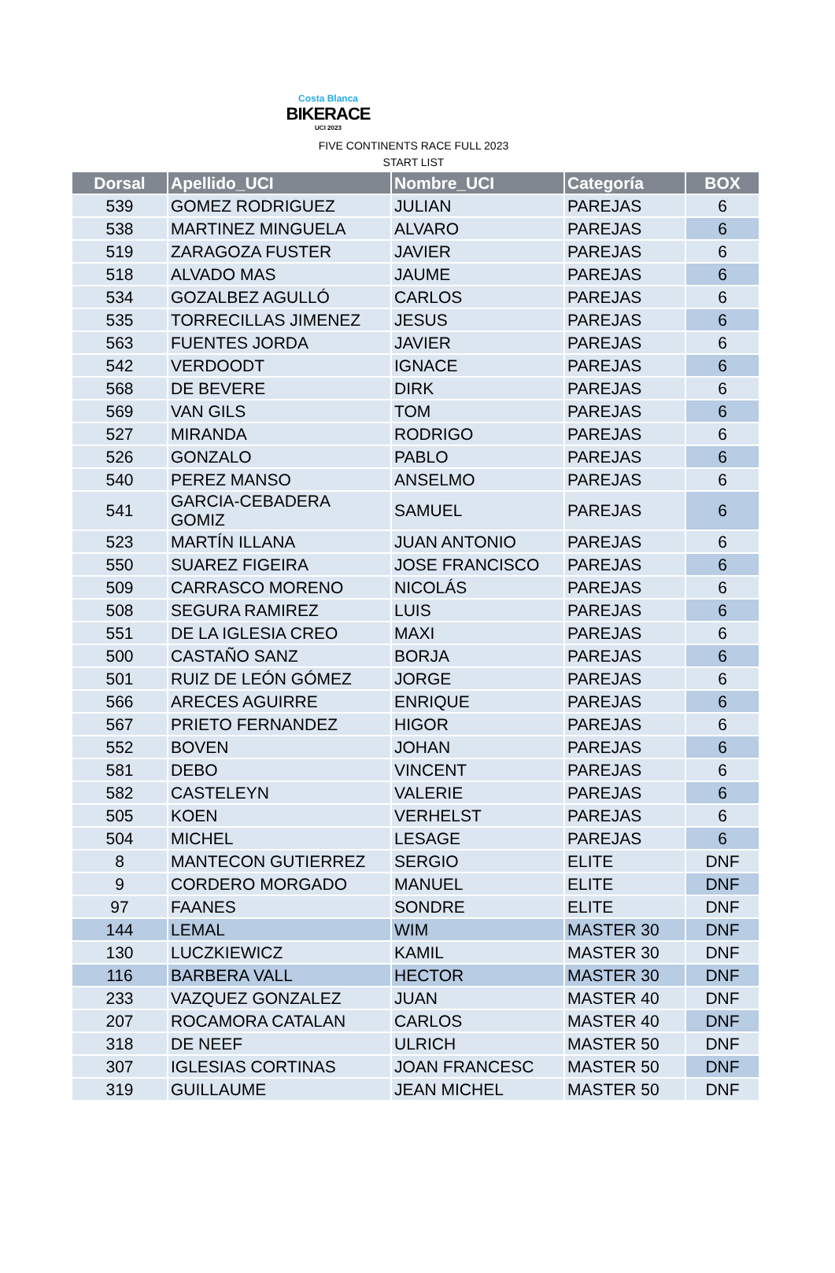Costa Blanca
BIKERACE
UCI 2023
FIVE CONTINENTS RACE FULL 2023
START LIST
| Dorsal | Apellido_UCI | Nombre_UCI | Categoría | BOX |
| --- | --- | --- | --- | --- |
| 539 | GOMEZ RODRIGUEZ | JULIAN | PAREJAS | 6 |
| 538 | MARTINEZ MINGUELA | ALVARO | PAREJAS | 6 |
| 519 | ZARAGOZA FUSTER | JAVIER | PAREJAS | 6 |
| 518 | ALVADO MAS | JAUME | PAREJAS | 6 |
| 534 | GOZALBEZ AGULLÓ | CARLOS | PAREJAS | 6 |
| 535 | TORRECILLAS JIMENEZ | JESUS | PAREJAS | 6 |
| 563 | FUENTES JORDA | JAVIER | PAREJAS | 6 |
| 542 | VERDOODT | IGNACE | PAREJAS | 6 |
| 568 | DE BEVERE | DIRK | PAREJAS | 6 |
| 569 | VAN GILS | TOM | PAREJAS | 6 |
| 527 | MIRANDA | RODRIGO | PAREJAS | 6 |
| 526 | GONZALO | PABLO | PAREJAS | 6 |
| 540 | PEREZ MANSO | ANSELMO | PAREJAS | 6 |
| 541 | GARCIA-CEBADERA GOMIZ | SAMUEL | PAREJAS | 6 |
| 523 | MARTÍN ILLANA | JUAN ANTONIO | PAREJAS | 6 |
| 550 | SUAREZ FIGEIRA | JOSE FRANCISCO | PAREJAS | 6 |
| 509 | CARRASCO MORENO | NICOLÁS | PAREJAS | 6 |
| 508 | SEGURA RAMIREZ | LUIS | PAREJAS | 6 |
| 551 | DE LA IGLESIA CREO | MAXI | PAREJAS | 6 |
| 500 | CASTAÑO SANZ | BORJA | PAREJAS | 6 |
| 501 | RUIZ DE LEÓN GÓMEZ | JORGE | PAREJAS | 6 |
| 566 | ARECES AGUIRRE | ENRIQUE | PAREJAS | 6 |
| 567 | PRIETO FERNANDEZ | HIGOR | PAREJAS | 6 |
| 552 | BOVEN | JOHAN | PAREJAS | 6 |
| 581 | DEBO | VINCENT | PAREJAS | 6 |
| 582 | CASTELEYN | VALERIE | PAREJAS | 6 |
| 505 | KOEN | VERHELST | PAREJAS | 6 |
| 504 | MICHEL | LESAGE | PAREJAS | 6 |
| 8 | MANTECON GUTIERREZ | SERGIO | ELITE | DNF |
| 9 | CORDERO MORGADO | MANUEL | ELITE | DNF |
| 97 | FAANES | SONDRE | ELITE | DNF |
| 144 | LEMAL | WIM | MASTER 30 | DNF |
| 130 | LUCZKIEWICZ | KAMIL | MASTER 30 | DNF |
| 116 | BARBERA VALL | HECTOR | MASTER 30 | DNF |
| 233 | VAZQUEZ GONZALEZ | JUAN | MASTER 40 | DNF |
| 207 | ROCAMORA CATALAN | CARLOS | MASTER 40 | DNF |
| 318 | DE NEEF | ULRICH | MASTER 50 | DNF |
| 307 | IGLESIAS CORTINAS | JOAN FRANCESC | MASTER 50 | DNF |
| 319 | GUILLAUME | JEAN MICHEL | MASTER 50 | DNF |